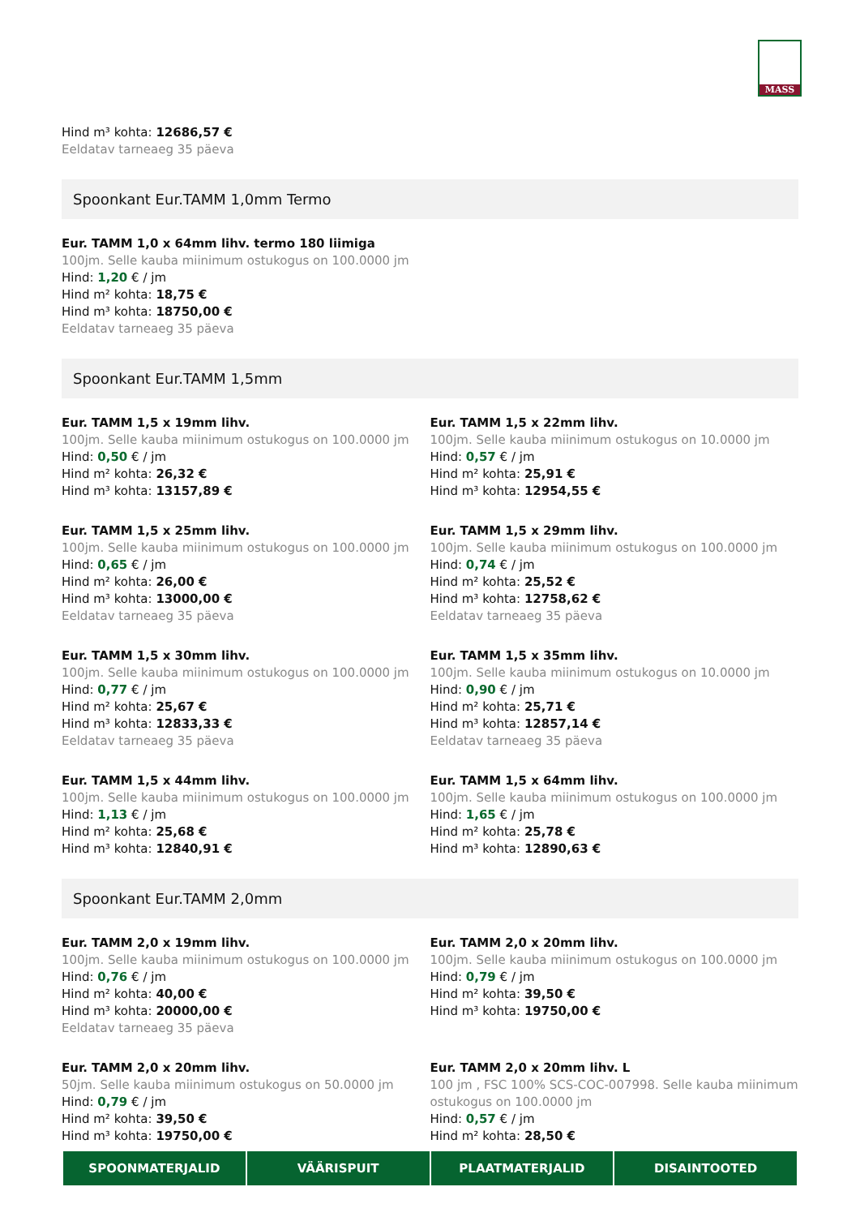MASS
Hind m³ kohta: 12686,57 €
Eeldatav tarneaeg 35 päeva
Spoonkant Eur.TAMM 1,0mm Termo
Eur. TAMM 1,0 x 64mm lihv. termo 180 liimiga
100jm. Selle kauba miinimum ostukogus on 100.0000 jm
Hind: 1,20 € / jm
Hind m² kohta: 18,75 €
Hind m³ kohta: 18750,00 €
Eeldatav tarneaeg 35 päeva
Spoonkant Eur.TAMM 1,5mm
Eur. TAMM 1,5 x 19mm lihv.
100jm. Selle kauba miinimum ostukogus on 100.0000 jm
Hind: 0,50 € / jm
Hind m² kohta: 26,32 €
Hind m³ kohta: 13157,89 €
Eur. TAMM 1,5 x 22mm lihv.
100jm. Selle kauba miinimum ostukogus on 10.0000 jm
Hind: 0,57 € / jm
Hind m² kohta: 25,91 €
Hind m³ kohta: 12954,55 €
Eur. TAMM 1,5 x 25mm lihv.
100jm. Selle kauba miinimum ostukogus on 100.0000 jm
Hind: 0,65 € / jm
Hind m² kohta: 26,00 €
Hind m³ kohta: 13000,00 €
Eeldatav tarneaeg 35 päeva
Eur. TAMM 1,5 x 29mm lihv.
100jm. Selle kauba miinimum ostukogus on 100.0000 jm
Hind: 0,74 € / jm
Hind m² kohta: 25,52 €
Hind m³ kohta: 12758,62 €
Eeldatav tarneaeg 35 päeva
Eur. TAMM 1,5 x 30mm lihv.
100jm. Selle kauba miinimum ostukogus on 100.0000 jm
Hind: 0,77 € / jm
Hind m² kohta: 25,67 €
Hind m³ kohta: 12833,33 €
Eeldatav tarneaeg 35 päeva
Eur. TAMM 1,5 x 35mm lihv.
100jm. Selle kauba miinimum ostukogus on 10.0000 jm
Hind: 0,90 € / jm
Hind m² kohta: 25,71 €
Hind m³ kohta: 12857,14 €
Eeldatav tarneaeg 35 päeva
Eur. TAMM 1,5 x 44mm lihv.
100jm. Selle kauba miinimum ostukogus on 100.0000 jm
Hind: 1,13 € / jm
Hind m² kohta: 25,68 €
Hind m³ kohta: 12840,91 €
Eur. TAMM 1,5 x 64mm lihv.
100jm. Selle kauba miinimum ostukogus on 100.0000 jm
Hind: 1,65 € / jm
Hind m² kohta: 25,78 €
Hind m³ kohta: 12890,63 €
Spoonkant Eur.TAMM 2,0mm
Eur. TAMM 2,0 x 19mm lihv.
100jm. Selle kauba miinimum ostukogus on 100.0000 jm
Hind: 0,76 € / jm
Hind m² kohta: 40,00 €
Hind m³ kohta: 20000,00 €
Eeldatav tarneaeg 35 päeva
Eur. TAMM 2,0 x 20mm lihv.
100jm. Selle kauba miinimum ostukogus on 100.0000 jm
Hind: 0,79 € / jm
Hind m² kohta: 39,50 €
Hind m³ kohta: 19750,00 €
Eur. TAMM 2,0 x 20mm lihv.
50jm. Selle kauba miinimum ostukogus on 50.0000 jm
Hind: 0,79 € / jm
Hind m² kohta: 39,50 €
Hind m³ kohta: 19750,00 €
Eur. TAMM 2,0 x 20mm lihv. L
100 jm , FSC 100% SCS-COC-007998. Selle kauba miinimum ostukogus on 100.0000 jm
Hind: 0,57 € / jm
Hind m² kohta: 28,50 €
SPOONMATERJALID VÄÄRISPUIT PLAATMATERJALID DISAINTOOTED